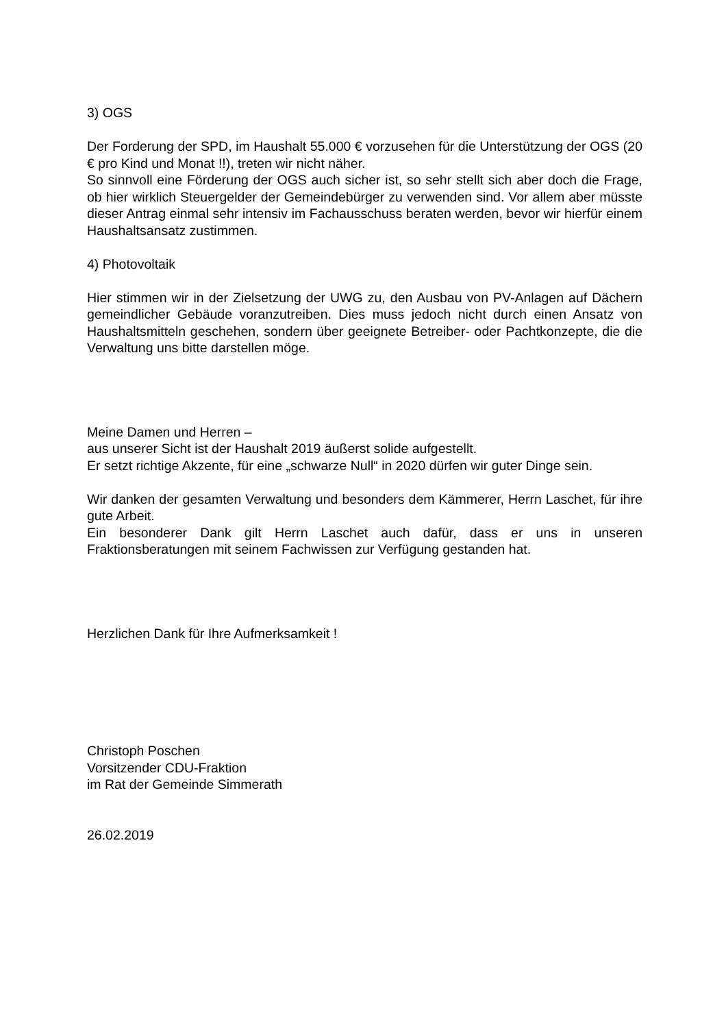3) OGS
Der Forderung der SPD, im Haushalt 55.000 € vorzusehen für die Unterstützung der OGS (20 € pro Kind und Monat !!), treten wir nicht näher.
So sinnvoll eine Förderung der OGS auch sicher ist, so sehr stellt sich aber doch die Frage, ob hier wirklich Steuergelder der Gemeindebürger zu verwenden sind. Vor allem aber müsste dieser Antrag einmal sehr intensiv im Fachausschuss beraten werden, bevor wir hierfür einem Haushaltsansatz zustimmen.
4) Photovoltaik
Hier stimmen wir in der Zielsetzung der UWG zu, den Ausbau von PV-Anlagen auf Dächern gemeindlicher Gebäude voranzutreiben. Dies muss jedoch nicht durch einen Ansatz von Haushaltsmitteln geschehen, sondern über geeignete Betreiber- oder Pachtkonzepte, die die Verwaltung uns bitte darstellen möge.
Meine Damen und Herren –
aus unserer Sicht ist der Haushalt 2019 äußerst solide aufgestellt.
Er setzt richtige Akzente, für eine „schwarze Null“ in 2020 dürfen wir guter Dinge sein.
Wir danken der gesamten Verwaltung und besonders dem Kämmerer, Herrn Laschet, für ihre gute Arbeit.
Ein besonderer Dank gilt Herrn Laschet auch dafür, dass er uns in unseren Fraktionsberatungen mit seinem Fachwissen zur Verfügung gestanden hat.
Herzlichen Dank für Ihre Aufmerksamkeit !
Christoph Poschen
Vorsitzender CDU-Fraktion
im Rat der Gemeinde Simmerath
26.02.2019